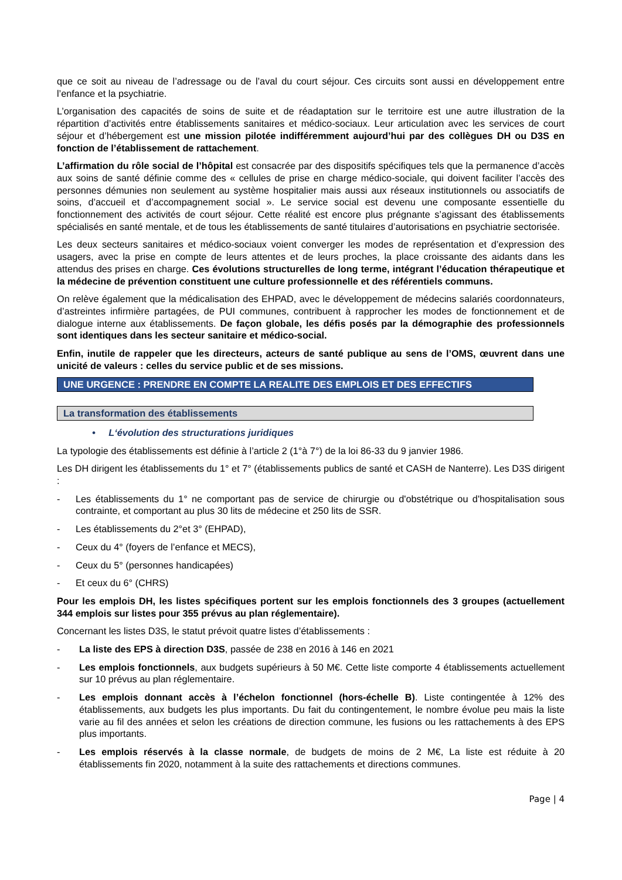que ce soit au niveau de l’adressage ou de l’aval du court séjour. Ces circuits sont aussi en développement entre l’enfance et la psychiatrie.
L’organisation des capacités de soins de suite et de réadaptation sur le territoire est une autre illustration de la répartition d’activités entre établissements sanitaires et médico-sociaux. Leur articulation avec les services de court séjour et d’hébergement est une mission pilotée indifféremment aujourd’hui par des collègues DH ou D3S en fonction de l’établissement de rattachement.
L’affirmation du rôle social de l’hôpital est consacrée par des dispositifs spécifiques tels que la permanence d’accès aux soins de santé définie comme des « cellules de prise en charge médico-sociale, qui doivent faciliter l’accès des personnes démunies non seulement au système hospitalier mais aussi aux réseaux institutionnels ou associatifs de soins, d’accueil et d’accompagnement social ». Le service social est devenu une composante essentielle du fonctionnement des activités de court séjour. Cette réalité est encore plus prégnante s’agissant des établissements spécialisés en santé mentale, et de tous les établissements de santé titulaires d’autorisations en psychiatrie sectorisée.
Les deux secteurs sanitaires et médico-sociaux voient converger les modes de représentation et d’expression des usagers, avec la prise en compte de leurs attentes et de leurs proches, la place croissante des aidants dans les attendus des prises en charge. Ces évolutions structurelles de long terme, intégrant l’éducation thérapeutique et la médecine de prévention constituent une culture professionnelle et des référentiels communs.
On relève également que la médicalisation des EHPAD, avec le développement de médecins salariés coordonnateurs, d’astreintes infirmière partagées, de PUI communes, contribuent à rapprocher les modes de fonctionnement et de dialogue interne aux établissements. De façon globale, les défis posés par la démographie des professionnels sont identiques dans les secteur sanitaire et médico-social.
Enfin, inutile de rappeler que les directeurs, acteurs de santé publique au sens de l’OMS, œuvrent dans une unicité de valeurs : celles du service public et de ses missions.
UNE URGENCE : PRENDRE EN COMPTE LA REALITE DES EMPLOIS ET DES EFFECTIFS
La transformation des établissements
• L‘évolution des structurations juridiques
La typologie des établissements est définie à l’article 2 (1°à 7°) de la loi 86-33 du 9 janvier 1986.
Les DH dirigent les établissements du 1° et 7° (établissements publics de santé et CASH de Nanterre). Les D3S dirigent :
- Les établissements du 1° ne comportant pas de service de chirurgie ou d'obstétrique ou d'hospitalisation sous contrainte, et comportant au plus 30 lits de médecine et 250 lits de SSR.
- Les établissements du 2°et 3° (EHPAD),
- Ceux du 4° (foyers de l’enfance et MECS),
- Ceux du 5° (personnes handicapées)
- Et ceux du 6° (CHRS)
Pour les emplois DH, les listes spécifiques portent sur les emplois fonctionnels des 3 groupes (actuellement 344 emplois sur listes pour 355 prévus au plan réglementaire).
Concernant les listes D3S, le statut prévoit quatre listes d’établissements :
- La liste des EPS à direction D3S, passée de 238 en 2016 à 146 en 2021
- Les emplois fonctionnels, aux budgets supérieurs à 50 M€. Cette liste comporte 4 établissements actuellement sur 10 prévus au plan réglementaire.
- Les emplois donnant accès à l’échelon fonctionnel (hors-échelle B). Liste contingentée à 12% des établissements, aux budgets les plus importants. Du fait du contingentement, le nombre évolue peu mais la liste varie au fil des années et selon les créations de direction commune, les fusions ou les rattachements à des EPS plus importants.
- Les emplois réservés à la classe normale, de budgets de moins de 2 M€, La liste est réduite à 20 établissements fin 2020, notamment à la suite des rattachements et directions communes.
Page | 4